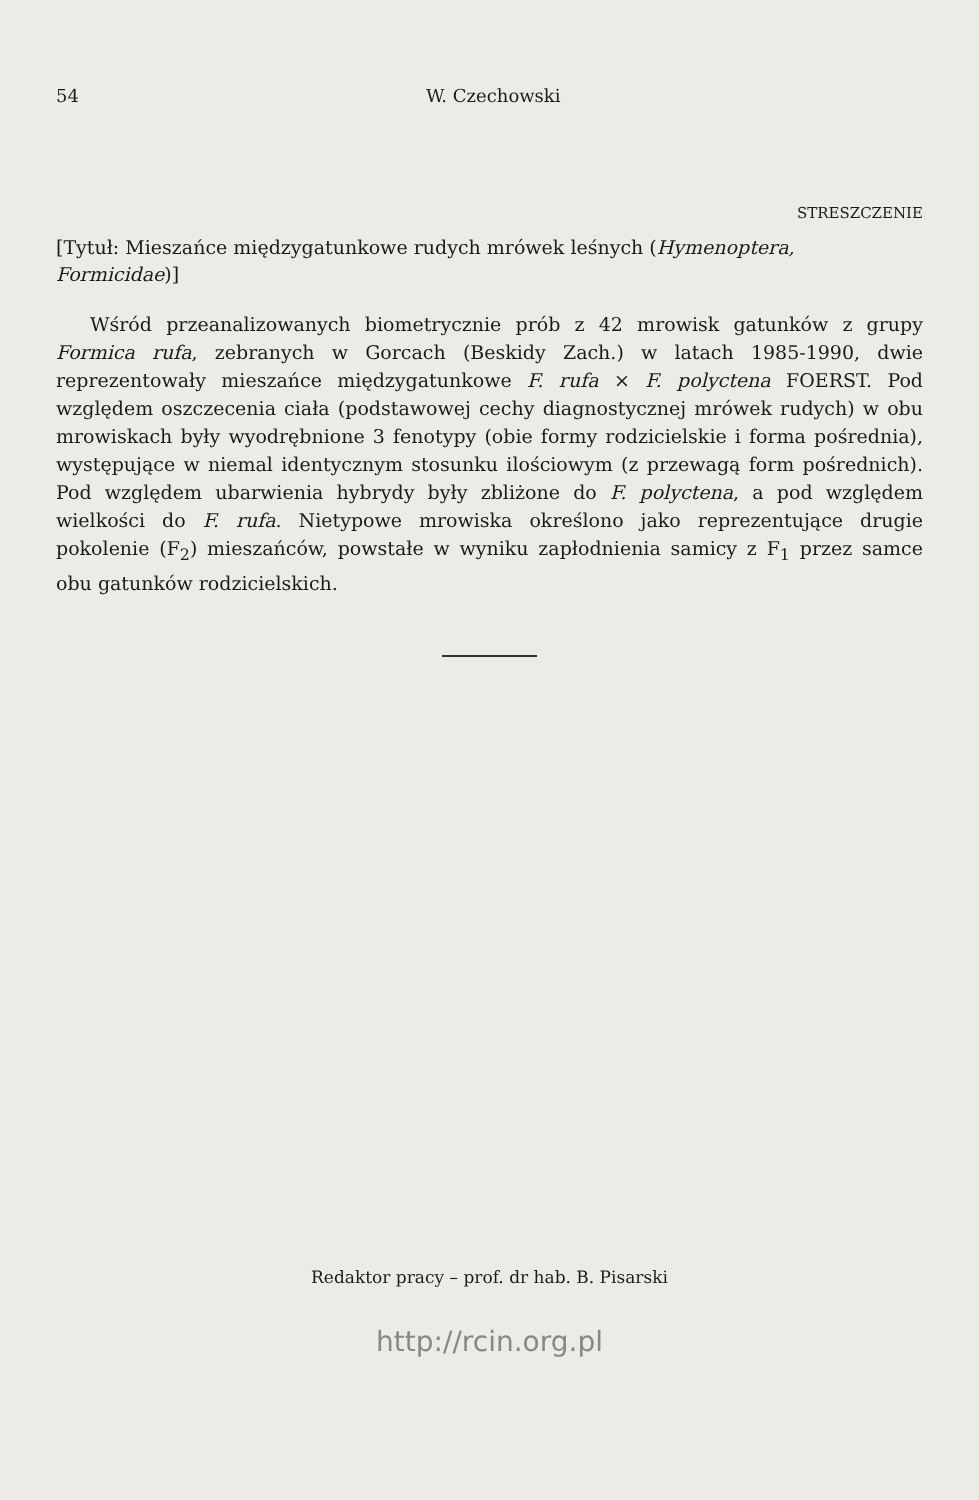54 W. Czechowski
STRESZCZENIE
[Tytuł: Mieszańce międzygatunkowe rudych mrówek leśnych (Hymenoptera, Formicidae)]
Wśród przeanalizowanych biometrycznie prób z 42 mrowisk gatunków z grupy Formica rufa, zebranych w Gorcach (Beskidy Zach.) w latach 1985-1990, dwie reprezentowały mieszańce międzygatunkowe F. rufa × F. polyctena FOERST. Pod względem oszczecenia ciała (podstawowej cechy diagnostycznej mrówek rudych) w obu mrowiskach były wyodrębnione 3 fenotypy (obie formy rodzicielskie i forma pośrednia), występujące w niemal identycznym stosunku ilościowym (z przewagą form pośrednich). Pod względem ubarwienia hybrydy były zbliżone do F. polyctena, a pod względem wielkości do F. rufa. Nietypowe mrowiska określono jako reprezentujące drugie pokolenie (F<sub>2</sub>) mieszańców, powstałe w wyniku zapłodnienia samicy z F<sub>1</sub> przez samce obu gatunków rodzicielskich.
Redaktor pracy – prof. dr hab. B. Pisarski
http://rcin.org.pl